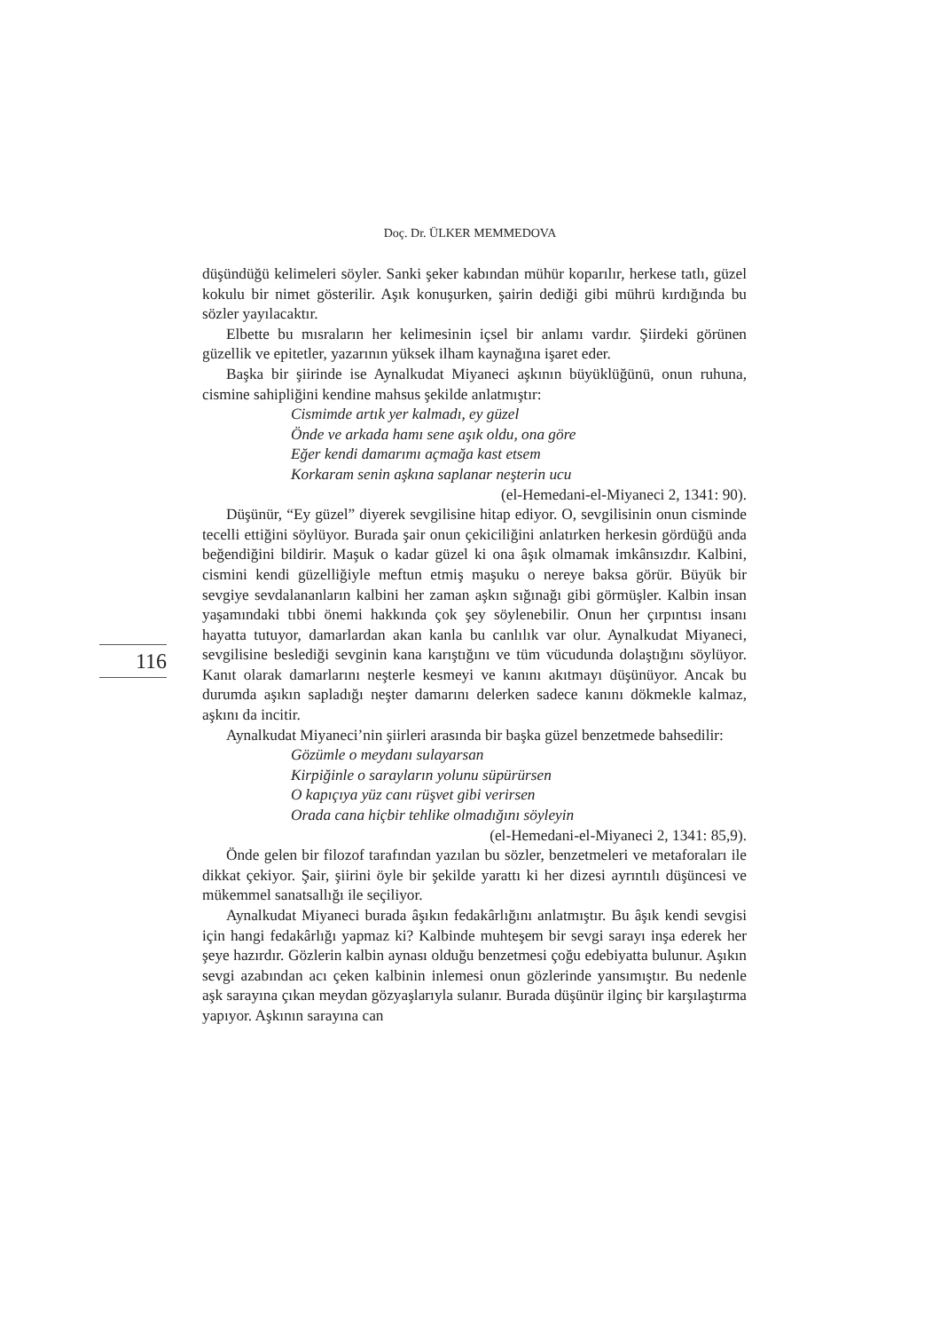Doç. Dr. ÜLKER MEMMEDOVA
düşündüğü kelimeleri söyler. Sanki şeker kabından mühür koparılır, herkese tatlı, güzel kokulu bir nimet gösterilir. Aşık konuşurken, şairin dediği gibi mührü kırdığında bu sözler yayılacaktır.
Elbette bu mısraların her kelimesinin içsel bir anlamı vardır. Şiirdeki görünen güzellik ve epitetler, yazarının yüksek ilham kaynağına işaret eder.
Başka bir şiirinde ise Aynalkudat Miyaneci aşkının büyüklüğünü, onun ruhuna, cismine sahipliğini kendine mahsus şekilde anlatmıştır:
Cismimde artık yer kalmadı, ey güzel
Önde ve arkada hamı sene aşık oldu, ona göre
Eğer kendi damarımı açmağa kast etsem
Korkaram senin aşkına saplanar neşterin ucu
(el-Hemedani-el-Miyaneci 2, 1341: 90).
Düşünür, “Ey güzel” diyerek sevgilisine hitap ediyor. O, sevgilisinin onun cisminde tecelli ettiğini söylüyor. Burada şair onun çekiciliğini anlatırken herkesin gördüğü anda beğendiğini bildirir. Maşuk o kadar güzel ki ona âşık olmamak imkânsızdır. Kalbini, cismini kendi güzelliğiyle meftun etmiş maşuku o nereye baksa görür. Büyük bir sevgiye sevdalananların kalbini her zaman aşkın sığınağı gibi görmüşler. Kalbin insan yaşamındaki tıbbi önemi hakkında çok şey söylenebilir. Onun her çırpıntısı insanı hayatta tutuyor, damarlardan akan kanla bu canlılık var olur. Aynalkudat Miyaneci, sevgilisine beslediği sevginin kana karıştığını ve tüm vücudunda dolaştığını söylüyor. Kanıt olarak damarlarını neşterle kesmeyi ve kanını akıtmayı düşünüyor. Ancak bu durumda aşıkın sapladığı neşter damarını delerken sadece kanını dökmekle kalmaz, aşkını da incitir.
Aynalkudat Miyaneci’nin şiirleri arasında bir başka güzel benzetmede bahsedilir:
Gözümle o meydanı sulayarsan
Kirpiğinle o sarayların yolunu süpürürsen
O kapıçıya yüz canı rüşvet gibi verirsen
Orada cana hiçbir tehlike olmadığını söyleyin
(el-Hemedani-el-Miyaneci 2, 1341: 85,9).
Önde gelen bir filozof tarafından yazılan bu sözler, benzetmeleri ve metaforaları ile dikkat çekiyor. Şair, şiirini öyle bir şekilde yarattı ki her dizesi ayrıntılı düşüncesi ve mükemmel sanatsallığı ile seçiliyor.
Aynalkudat Miyaneci burada âşıkın fedakârlığını anlatmıştır. Bu âşık kendi sevgisi için hangi fedakârlığı yapmaz ki? Kalbinde muhteşem bir sevgi sarayı inşa ederek her şeye hazırdır. Gözlerin kalbin aynası olduğu benzetmesi çoğu edebiyatta bulunur. Aşıkın sevgi azabından acı çeken kalbinin inlemesi onun gözlerinde yansımıştır. Bu nedenle aşk sarayına çıkan meydan gözyaşlarıyla sulanır. Burada düşünür ilginç bir karşılaştırma yapıyor. Aşkının sarayına can
116